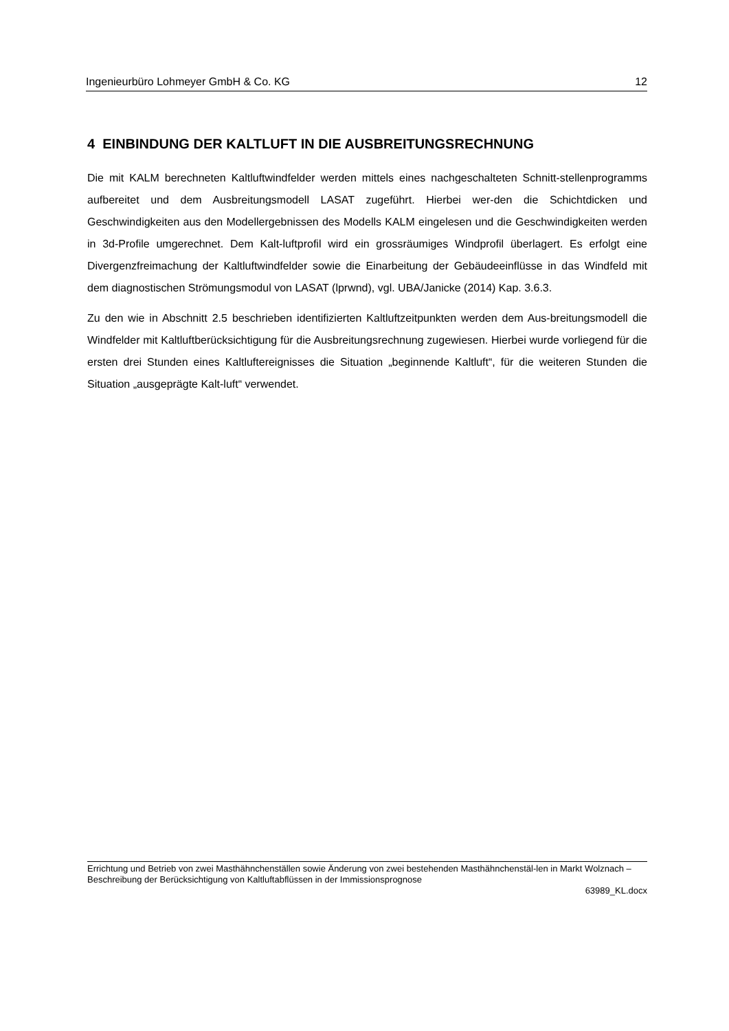Ingenieurbüro Lohmeyer GmbH & Co. KG 12
4 EINBINDUNG DER KALTLUFT IN DIE AUSBREITUNGSRECHNUNG
Die mit KALM berechneten Kaltluftwindfelder werden mittels eines nachgeschalteten Schnitt-stellenprogramms aufbereitet und dem Ausbreitungsmodell LASAT zugeführt. Hierbei wer-den die Schichtdicken und Geschwindigkeiten aus den Modellergebnissen des Modells KALM eingelesen und die Geschwindigkeiten werden in 3d-Profile umgerechnet. Dem Kalt-luftprofil wird ein grossräumiges Windprofil überlagert. Es erfolgt eine Divergenzfreimachung der Kaltluftwindfelder sowie die Einarbeitung der Gebäudeeinflüsse in das Windfeld mit dem diagnostischen Strömungsmodul von LASAT (lprwnd), vgl. UBA/Janicke (2014) Kap. 3.6.3.
Zu den wie in Abschnitt 2.5 beschrieben identifizierten Kaltluftzeitpunkten werden dem Aus-breitungsmodell die Windfelder mit Kaltluftberücksichtigung für die Ausbreitungsrechnung zugewiesen. Hierbei wurde vorliegend für die ersten drei Stunden eines Kaltluftereignisses die Situation „beginnende Kaltluft“, für die weiteren Stunden die Situation „ausgeprägte Kalt-luft“ verwendet.
Errichtung und Betrieb von zwei Masthähnchenställen sowie Änderung von zwei bestehenden Masthähnchenstäl-len in Markt Wolznach – Beschreibung der Berücksichtigung von Kaltluftabflüssen in der Immissionsprognose
63989_KL.docx